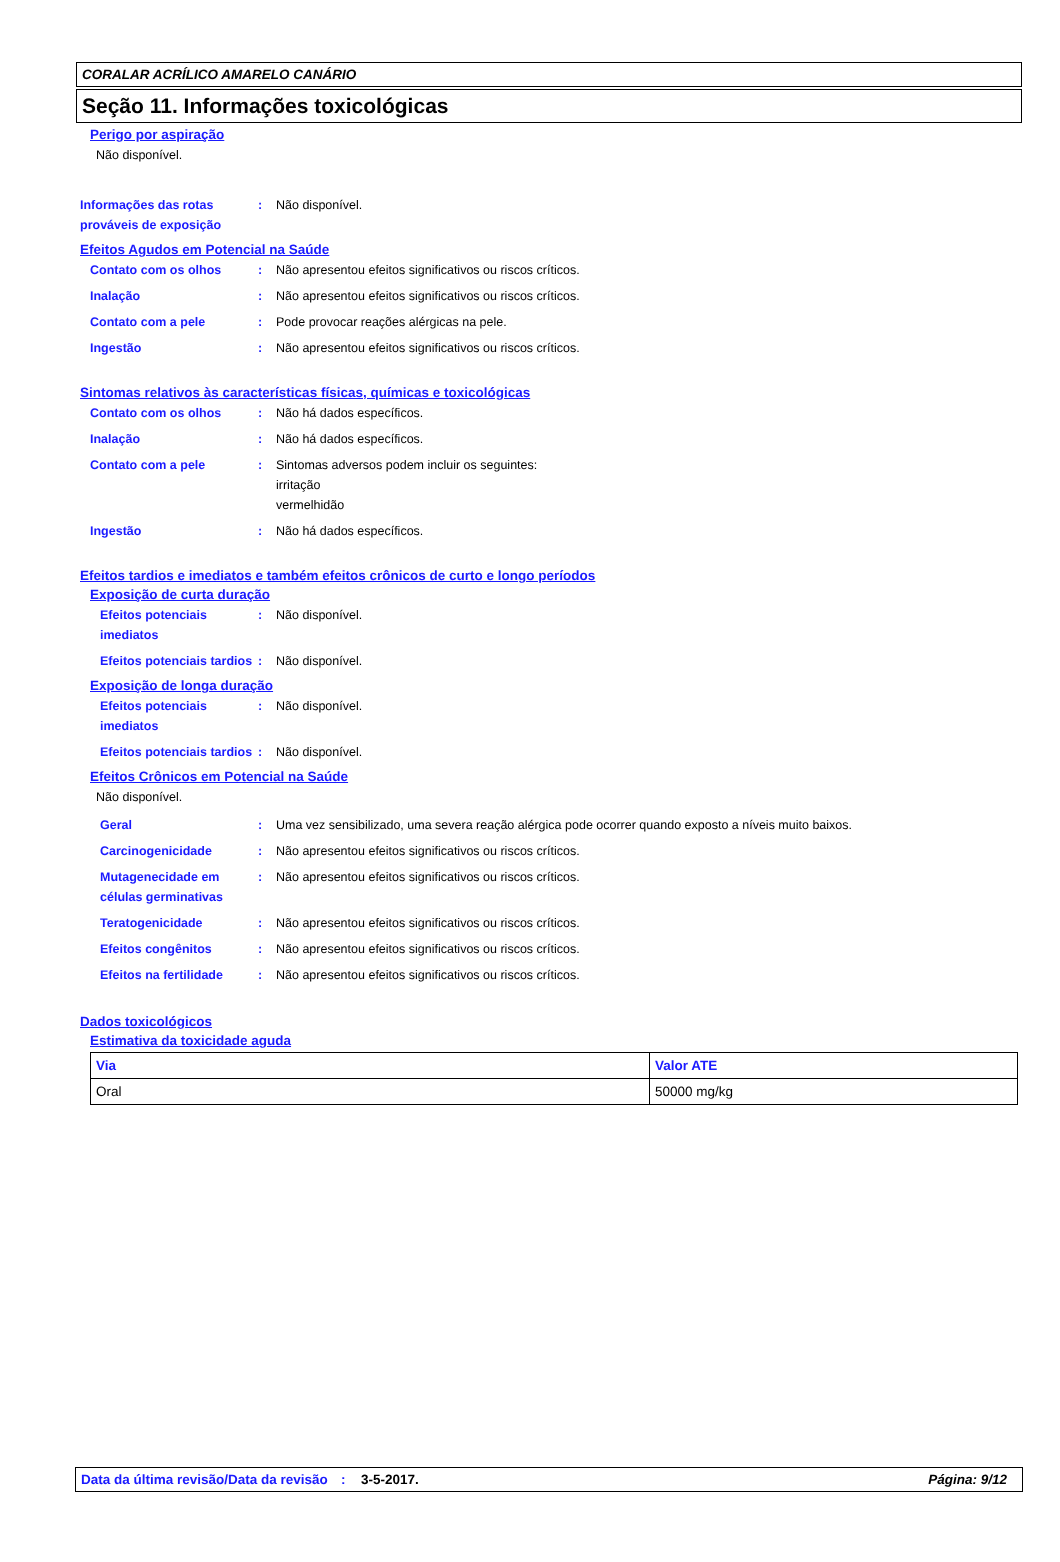CORALAR ACRÍLICO AMARELO CANÁRIO
Seção 11. Informações toxicológicas
Perigo por aspiração
Não disponível.
Informações das rotas prováveis de exposição
: Não disponível.
Efeitos Agudos em Potencial na Saúde
Contato com os olhos : Não apresentou efeitos significativos ou riscos críticos.
Inalação : Não apresentou efeitos significativos ou riscos críticos.
Contato com a pele : Pode provocar reações alérgicas na pele.
Ingestão : Não apresentou efeitos significativos ou riscos críticos.
Sintomas relativos às características físicas, químicas e toxicológicas
Contato com os olhos : Não há dados específicos.
Inalação : Não há dados específicos.
Contato com a pele : Sintomas adversos podem incluir os seguintes:
irritação
vermelhidão
Ingestão : Não há dados específicos.
Efeitos tardios e imediatos e também efeitos crônicos de curto e longo períodos
Exposição de curta duração
Efeitos potenciais imediatos : Não disponível.
Efeitos potenciais tardios : Não disponível.
Exposição de longa duração
Efeitos potenciais imediatos : Não disponível.
Efeitos potenciais tardios : Não disponível.
Efeitos Crônicos em Potencial na Saúde
Não disponível.
Geral : Uma vez sensibilizado, uma severa reação alérgica pode ocorrer quando exposto a níveis muito baixos.
Carcinogenicidade : Não apresentou efeitos significativos ou riscos críticos.
Mutagenecidade em células germinativas
: Não apresentou efeitos significativos ou riscos críticos.
Teratogenicidade : Não apresentou efeitos significativos ou riscos críticos.
Efeitos congênitos : Não apresentou efeitos significativos ou riscos críticos.
Efeitos na fertilidade : Não apresentou efeitos significativos ou riscos críticos.
Dados toxicológicos
Estimativa da toxicidade aguda
| Via | Valor ATE |
| --- | --- |
| Oral | 50000 mg/kg |
Data da última revisão/Data da revisão
: 3-5-2017. Página: 9/12